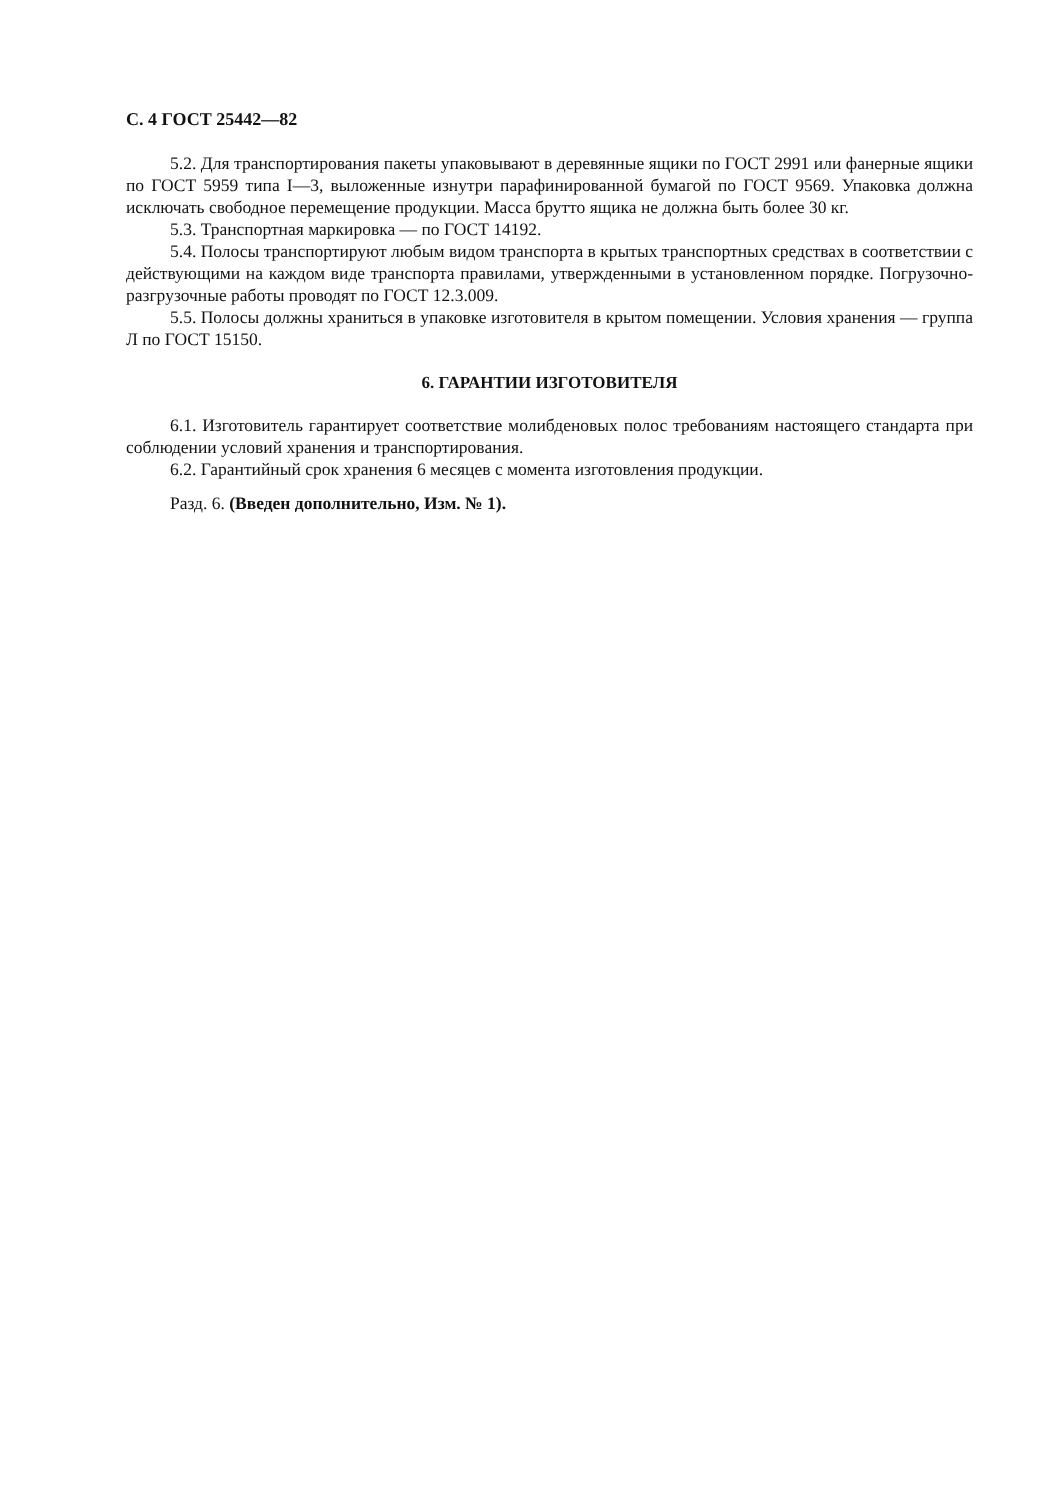С. 4 ГОСТ 25442—82
5.2. Для транспортирования пакеты упаковывают в деревянные ящики по ГОСТ 2991 или фанерные ящики по ГОСТ 5959 типа I—3, выложенные изнутри парафинированной бумагой по ГОСТ 9569. Упаковка должна исключать свободное перемещение продукции. Масса брутто ящика не должна быть более 30 кг.
5.3. Транспортная маркировка — по ГОСТ 14192.
5.4. Полосы транспортируют любым видом транспорта в крытых транспортных средствах в соответствии с действующими на каждом виде транспорта правилами, утвержденными в установленном порядке. Погрузочно-разгрузочные работы проводят по ГОСТ 12.3.009.
5.5. Полосы должны храниться в упаковке изготовителя в крытом помещении. Условия хранения — группа Л по ГОСТ 15150.
6. ГАРАНТИИ ИЗГОТОВИТЕЛЯ
6.1. Изготовитель гарантирует соответствие молибденовых полос требованиям настоящего стандарта при соблюдении условий хранения и транспортирования.
6.2. Гарантийный срок хранения 6 месяцев с момента изготовления продукции.
Разд. 6. (Введен дополнительно, Изм. № 1).